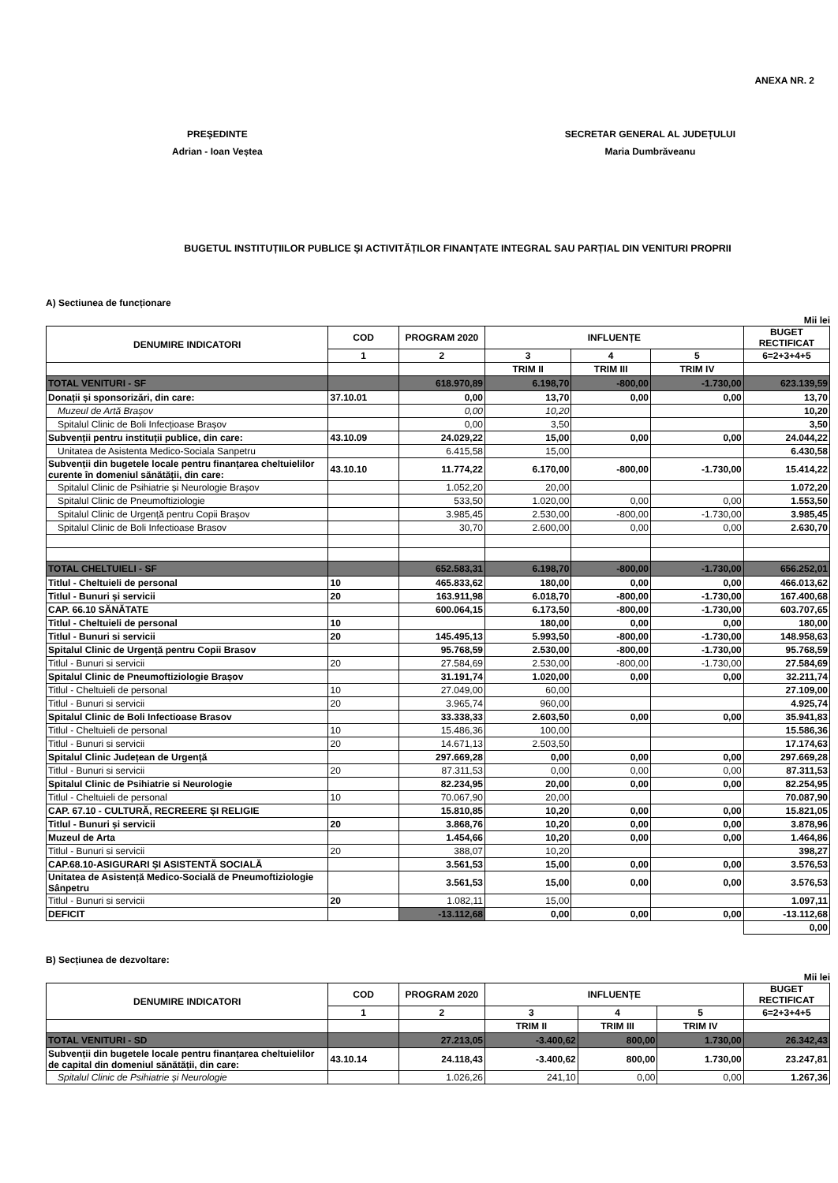ANEXA NR. 2
PREȘEDINTE
Adrian - Ioan Veștea
SECRETAR GENERAL AL JUDEȚULUI
Maria Dumbrăveanu
BUGETUL INSTITUȚIILOR PUBLICE ȘI ACTIVITĂȚILOR FINANȚATE INTEGRAL SAU PARȚIAL DIN VENITURI PROPRII
A) Sectiunea de funcționare
Mii lei
| DENUMIRE INDICATORI | COD | PROGRAM 2020 | INFLUENȚE | | | BUGET RECTIFICAT |
| --- | --- | --- | --- | --- | --- | --- |
| | 1 | 2 | 3 | 4 | 5 | 6=2+3+4+5 |
| | | | TRIM II | TRIM III | TRIM IV | |
| TOTAL VENITURI - SF | | 618.970,89 | 6.198,70 | -800,00 | -1.730,00 | 623.139,59 |
| Donații și sponsorizări, din care: | 37.10.01 | 0,00 | 13,70 | 0,00 | 0,00 | 13,70 |
| Muzeul de Artă Brașov | | 0,00 | 10,20 | | | 10,20 |
| Spitalul Clinic de Boli Infecțioase Brașov | | 0,00 | 3,50 | | | 3,50 |
| Subvenții pentru instituții publice, din care: | 43.10.09 | 24.029,22 | 15,00 | 0,00 | 0,00 | 24.044,22 |
| Unitatea de Asistenta Medico-Sociala Sanpetru | | 6.415,58 | 15,00 | | | 6.430,58 |
| Subvenții din bugetele locale pentru finanțarea cheltuielilor curente în domeniul sănătății, din care: | 43.10.10 | 11.774,22 | 6.170,00 | -800,00 | -1.730,00 | 15.414,22 |
| Spitalul Clinic de Psihiatrie și Neurologie Brașov | | 1.052,20 | 20,00 | | | 1.072,20 |
| Spitalul Clinic de Pneumoftiziologie | | 533,50 | 1.020,00 | 0,00 | 0,00 | 1.553,50 |
| Spitalul Clinic de Urgență pentru Copii Brașov | | 3.985,45 | 2.530,00 | -800,00 | -1.730,00 | 3.985,45 |
| Spitalul Clinic de Boli Infectioase Brasov | | 30,70 | 2.600,00 | 0,00 | 0,00 | 2.630,70 |
| TOTAL CHELTUIELI - SF | | 652.583,31 | 6.198,70 | -800,00 | -1.730,00 | 656.252,01 |
| Titlul - Cheltuieli de personal | 10 | 465.833,62 | 180,00 | 0,00 | 0,00 | 466.013,62 |
| Titlul - Bunuri și servicii | 20 | 163.911,98 | 6.018,70 | -800,00 | -1.730,00 | 167.400,68 |
| CAP. 66.10 SĂNĂTATE | | 600.064,15 | 6.173,50 | -800,00 | -1.730,00 | 603.707,65 |
| Titlul - Cheltuieli de personal | 10 | | 180,00 | 0,00 | 0,00 | 180,00 |
| Titlul - Bunuri si servicii | 20 | 145.495,13 | 5.993,50 | -800,00 | -1.730,00 | 148.958,63 |
| Spitalul Clinic de Urgență pentru Copii Brasov | | 95.768,59 | 2.530,00 | -800,00 | -1.730,00 | 95.768,59 |
| Titlul - Bunuri si servicii | 20 | 27.584,69 | 2.530,00 | -800,00 | -1.730,00 | 27.584,69 |
| Spitalul Clinic de Pneumoftiziologie Brașov | | 31.191,74 | 1.020,00 | 0,00 | 0,00 | 32.211,74 |
| Titlul - Cheltuieli de personal | 10 | 27.049,00 | 60,00 | | | 27.109,00 |
| Titlul - Bunuri si servicii | 20 | 3.965,74 | 960,00 | | | 4.925,74 |
| Spitalul Clinic de Boli Infectioase Brasov | | 33.338,33 | 2.603,50 | 0,00 | 0,00 | 35.941,83 |
| Titlul - Cheltuieli de personal | 10 | 15.486,36 | 100,00 | | | 15.586,36 |
| Titlul - Bunuri si servicii | 20 | 14.671,13 | 2.503,50 | | | 17.174,63 |
| Spitalul Clinic Județean de Urgență | | 297.669,28 | 0,00 | 0,00 | 0,00 | 297.669,28 |
| Titlul - Bunuri si servicii | 20 | 87.311,53 | 0,00 | 0,00 | 0,00 | 87.311,53 |
| Spitalul Clinic de Psihiatrie si Neurologie | | 82.234,95 | 20,00 | 0,00 | 0,00 | 82.254,95 |
| Titlul - Cheltuieli de personal | 10 | 70.067,90 | 20,00 | | | 70.087,90 |
| CAP. 67.10 - CULTURĂ, RECREERE ȘI RELIGIE | | 15.810,85 | 10,20 | 0,00 | 0,00 | 15.821,05 |
| Titlul - Bunuri și servicii | 20 | 3.868,76 | 10,20 | 0,00 | 0,00 | 3.878,96 |
| Muzeul de Arta | | 1.454,66 | 10,20 | 0,00 | 0,00 | 1.464,86 |
| Titlul - Bunuri si servicii | 20 | 388,07 | 10,20 | | | 398,27 |
| CAP.68.10-ASIGURARI ȘI ASISTENTĂ SOCIALĂ | | 3.561,53 | 15,00 | 0,00 | 0,00 | 3.576,53 |
| Unitatea de Asistență Medico-Socială de Pneumoftiziologie Sânpetru | | 3.561,53 | 15,00 | 0,00 | 0,00 | 3.576,53 |
| Titlul - Bunuri si servicii | 20 | 1.082,11 | 15,00 | | | 1.097,11 |
| DEFICIT | | -13.112,68 | 0,00 | 0,00 | 0,00 | -13.112,68 |
| | | | | | | 0,00 |
B) Secțiunea de dezvoltare:
Mii lei
| DENUMIRE INDICATORI | COD | PROGRAM 2020 | INFLUENȚE | | | BUGET RECTIFICAT |
| --- | --- | --- | --- | --- | --- | --- |
| | 1 | 2 | 3 | 4 | 5 | 6=2+3+4+5 |
| | | | TRIM II | TRIM III | TRIM IV | |
| TOTAL VENITURI - SD | | 27.213,05 | -3.400,62 | 800,00 | 1.730,00 | 26.342,43 |
| Subvenții din bugetele locale pentru finanțarea cheltuielilor de capital din domeniul sănătății, din care: | 43.10.14 | 24.118,43 | -3.400,62 | 800,00 | 1.730,00 | 23.247,81 |
| Spitalul Clinic de Psihiatrie și Neurologie | | 1.026,26 | 241,10 | 0,00 | 0,00 | 1.267,36 |